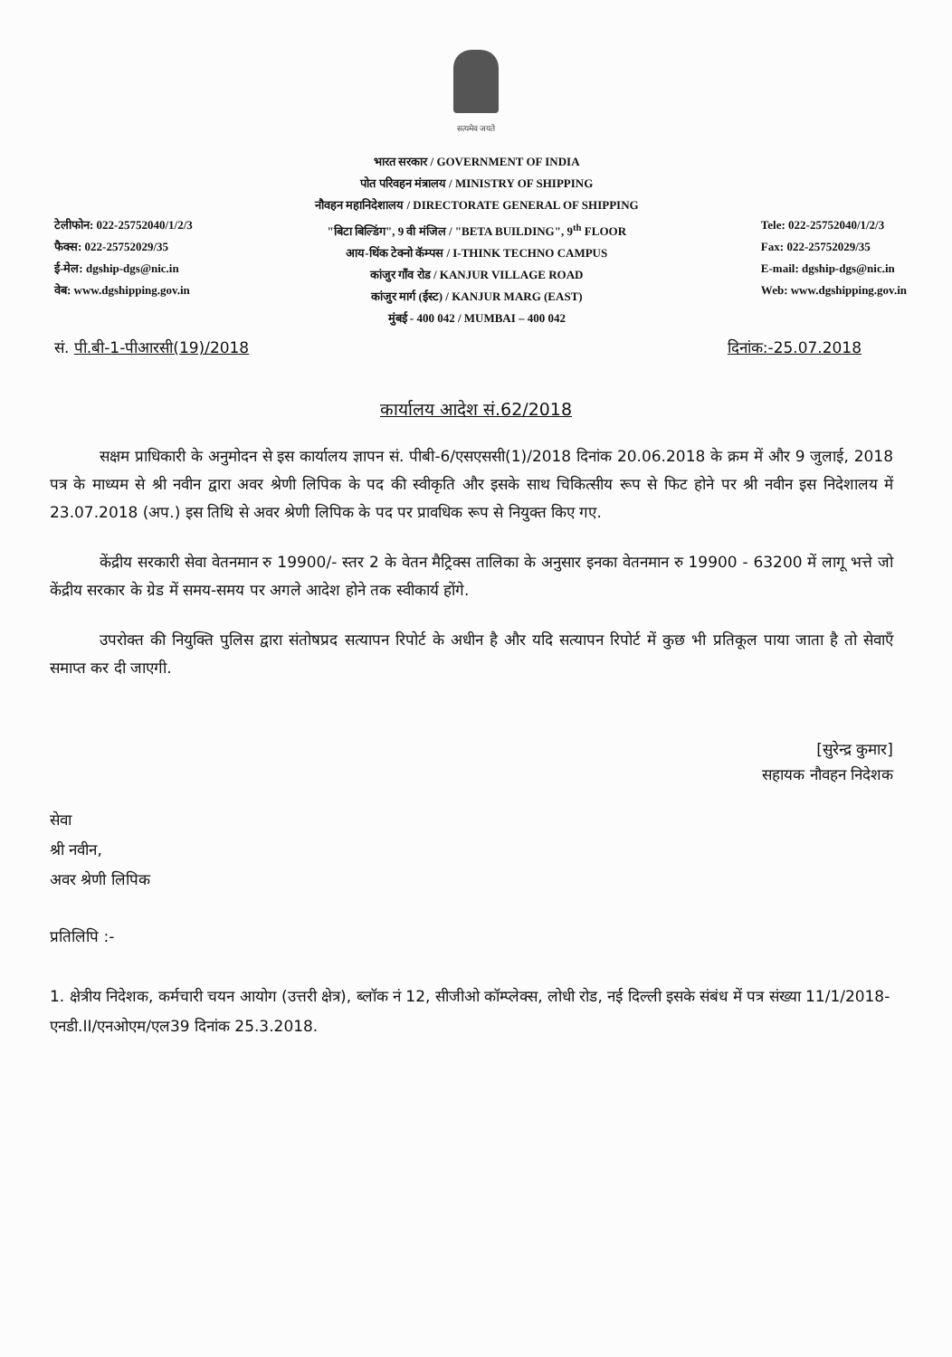सत्यमेव जयते
टेलीफोन: 022-25752040/1/2/3
फैक्स: 022-25752029/35
ई-मेल: dgship-dgs@nic.in
वेब: www.dgshipping.gov.in
भारत सरकार / GOVERNMENT OF INDIA
पोत परिवहन मंत्रालय / MINISTRY OF SHIPPING
नौवहन महानिदेशालय / DIRECTORATE GENERAL OF SHIPPING
"बिटा बिल्डिंग", 9 वी मंजिल / "BETA BUILDING", 9<sup>th</sup> FLOOR
आय-थिंक टेक्नो कॅम्पस / I-THINK TECHNO CAMPUS
कांजुर गॉंव रोड / KANJUR VILLAGE ROAD
कांजुर मार्ग (ईस्ट) / KANJUR MARG (EAST)
मुंबई - 400 042 / MUMBAI – 400 042
Tele: 022-25752040/1/2/3
Fax: 022-25752029/35
E-mail: dgship-dgs@nic.in
Web: www.dgshipping.gov.in
सं. पी.बी-1-पीआरसी(19)/2018 दिनांक:-25.07.2018
कार्यालय आदेश सं.62/2018
सक्षम प्राधिकारी के अनुमोदन से इस कार्यालय ज्ञापन सं. पीबी-6/एसएससी(1)/2018 दिनांक 20.06.2018 के क्रम में और 9 जुलाई, 2018 पत्र के माध्यम से श्री नवीन द्वारा अवर श्रेणी लिपिक के पद की स्वीकृति और इसके साथ चिकित्सीय रूप से फिट होने पर श्री नवीन इस निदेशालय में 23.07.2018 (अप.) इस तिथि से अवर श्रेणी लिपिक के पद पर प्रावधिक रूप से नियुक्त किए गए.
केंद्रीय सरकारी सेवा वेतनमान रु 19900/- स्तर 2 के वेतन मैट्रिक्स तालिका के अनुसार इनका वेतनमान रु 19900 - 63200 में लागू भत्ते जो केंद्रीय सरकार के ग्रेड में समय-समय पर अगले आदेश होने तक स्वीकार्य होंगे.
उपरोक्त की नियुक्ति पुलिस द्वारा संतोषप्रद सत्यापन रिपोर्ट के अधीन है और यदि सत्यापन रिपोर्ट में कुछ भी प्रतिकूल पाया जाता है तो सेवाएँ समाप्त कर दी जाएगी.
[सुरेन्द्र कुमार]
सहायक नौवहन निदेशक
सेवा
श्री नवीन,
अवर श्रेणी लिपिक
प्रतिलिपि :-
1. क्षेत्रीय निदेशक, कर्मचारी चयन आयोग (उत्तरी क्षेत्र), ब्लॉक नं 12, सीजीओ कॉम्प्लेक्स, लोधी रोड, नई दिल्ली इसके संबंध में पत्र संख्या 11/1/2018-एनडी.II/एनओएम/एल39 दिनांक 25.3.2018.